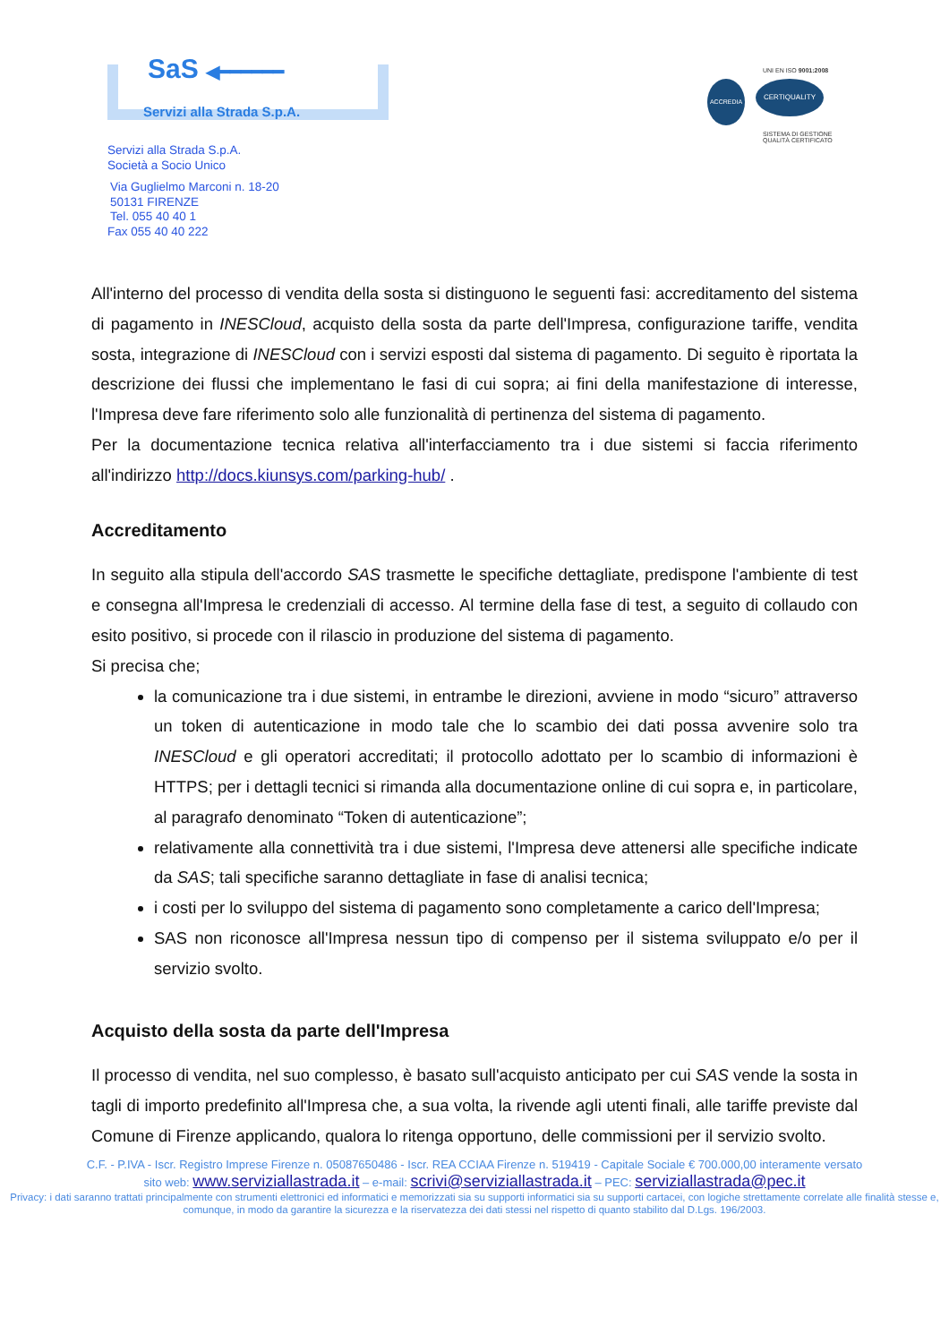SaS ◀━━━━━━
Servizi alla Strada S.p.A.
UNI EN ISO 9001:2008
ACCREDIA
CERTIQUALITY
SISTEMA DI GESTIONE
QUALITÀ CERTIFICATO
Servizi alla Strada S.p.A.
Società a Socio Unico
Via Guglielmo Marconi n. 18-20
50131 FIRENZE
Tel. 055 40 40 1
Fax 055 40 40 222
All'interno del processo di vendita della sosta si distinguono le seguenti fasi: accreditamento del sistema di pagamento in INESCloud, acquisto della sosta da parte dell'Impresa, configurazione tariffe, vendita sosta, integrazione di INESCloud con i servizi esposti dal sistema di pagamento. Di seguito è riportata la descrizione dei flussi che implementano le fasi di cui sopra; ai fini della manifestazione di interesse, l'Impresa deve fare riferimento solo alle funzionalità di pertinenza del sistema di pagamento.
Per la documentazione tecnica relativa all'interfacciamento tra i due sistemi si faccia riferimento all'indirizzo http://docs.kiunsys.com/parking-hub/ .
Accreditamento
In seguito alla stipula dell'accordo SAS trasmette le specifiche dettagliate, predispone l'ambiente di test e consegna all'Impresa le credenziali di accesso. Al termine della fase di test, a seguito di collaudo con esito positivo, si procede con il rilascio in produzione del sistema di pagamento.
Si precisa che;
la comunicazione tra i due sistemi, in entrambe le direzioni, avviene in modo “sicuro” attraverso un token di autenticazione in modo tale che lo scambio dei dati possa avvenire solo tra INESCloud e gli operatori accreditati; il protocollo adottato per lo scambio di informazioni è HTTPS; per i dettagli tecnici si rimanda alla documentazione online di cui sopra e, in particolare, al paragrafo denominato “Token di autenticazione”;
relativamente alla connettività tra i due sistemi, l'Impresa deve attenersi alle specifiche indicate da SAS; tali specifiche saranno dettagliate in fase di analisi tecnica;
i costi per lo sviluppo del sistema di pagamento sono completamente a carico dell'Impresa;
SAS non riconosce all'Impresa nessun tipo di compenso per il sistema sviluppato e/o per il servizio svolto.
Acquisto della sosta da parte dell'Impresa
Il processo di vendita, nel suo complesso, è basato sull'acquisto anticipato per cui SAS vende la sosta in tagli di importo predefinito all'Impresa che, a sua volta, la rivende agli utenti finali, alle tariffe previste dal Comune di Firenze applicando, qualora lo ritenga opportuno, delle commissioni per il servizio svolto.
C.F. - P.IVA - Iscr. Registro Imprese Firenze n. 05087650486 - Iscr. REA CCIAA Firenze n. 519419 - Capitale Sociale € 700.000,00 interamente versato
sito web: www.serviziallastrada.it – e-mail: scrivi@serviziallastrada.it – PEC: serviziallastrada@pec.it
Privacy: i dati saranno trattati principalmente con strumenti elettronici ed informatici e memorizzati sia su supporti informatici sia su supporti cartacei, con logiche strettamente correlate alle finalità stesse e, comunque, in modo da garantire la sicurezza e la riservatezza dei dati stessi nel rispetto di quanto stabilito dal D.Lgs. 196/2003.